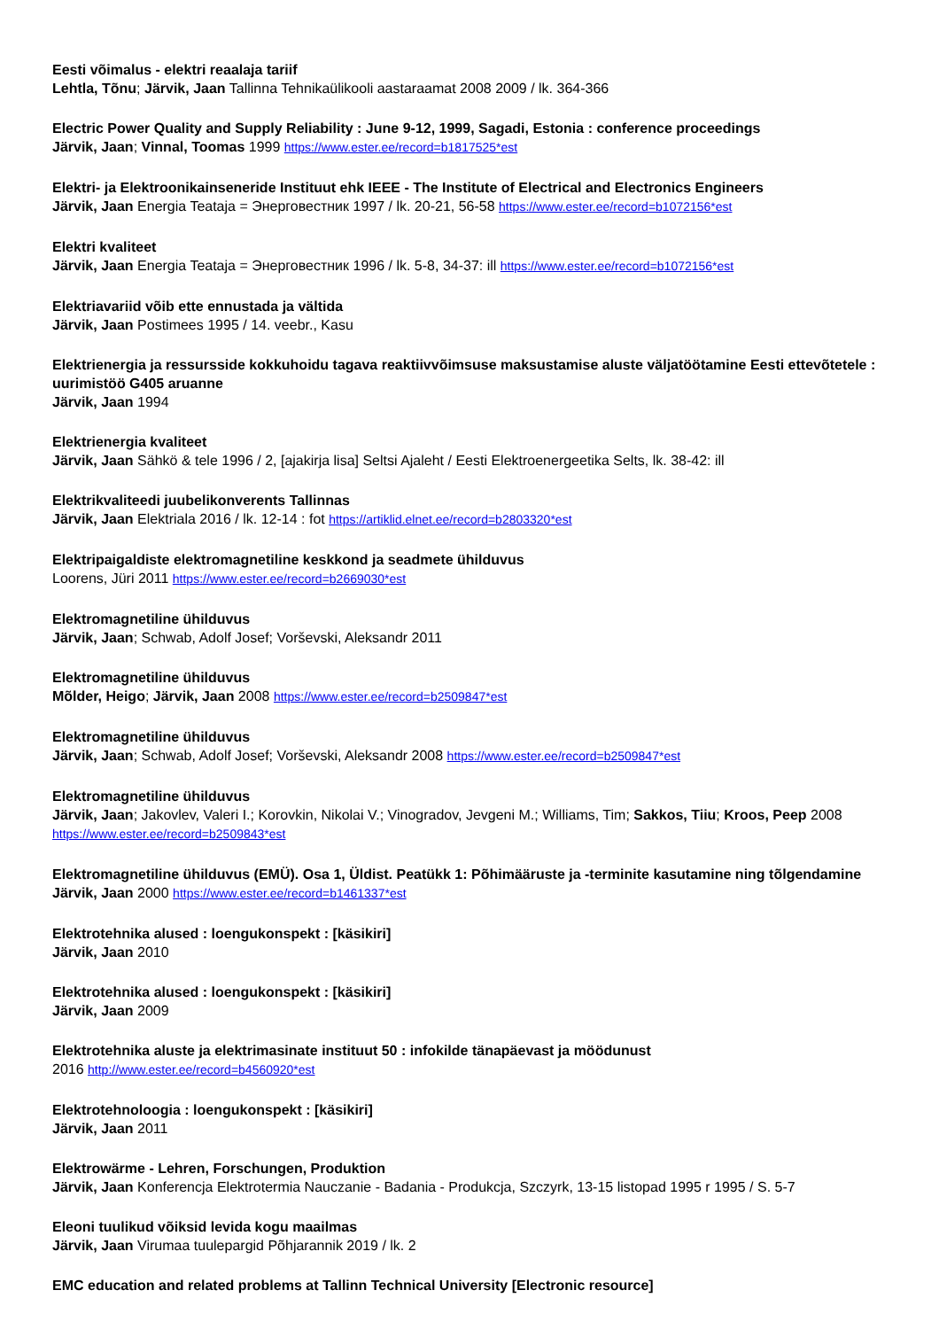Eesti võimalus - elektri reaalaja tariif
Lehtla, Tõnu; Järvik, Jaan Tallinna Tehnikaülikooli aastaraamat 2008 2009 / lk. 364-366
Electric Power Quality and Supply Reliability : June 9-12, 1999, Sagadi, Estonia : conference proceedings
Järvik, Jaan; Vinnal, Toomas 1999 https://www.ester.ee/record=b1817525*est
Elektri- ja Elektroonikainseneride Instituut ehk IEEE - The Institute of Electrical and Electronics Engineers
Järvik, Jaan Energia Teataja = Энерговестник 1997 / lk. 20-21, 56-58 https://www.ester.ee/record=b1072156*est
Elektri kvaliteet
Järvik, Jaan Energia Teataja = Энерговестник 1996 / lk. 5-8, 34-37: ill https://www.ester.ee/record=b1072156*est
Elektriavariid võib ette ennustada ja vältida
Järvik, Jaan Postimees 1995 / 14. veebr., Kasu
Elektrienergia ja ressursside kokkuhoidu tagava reaktiivvõimsuse maksustamise aluste väljatöötamine Eesti ettevõtetele : uurimistöö G405 aruanne
Järvik, Jaan 1994
Elektrienergia kvaliteet
Järvik, Jaan Sähkö & tele 1996 / 2, [ajakirja lisa] Seltsi Ajaleht / Eesti Elektroenergeetika Selts, lk. 38-42: ill
Elektrikvaliteedi juubelikonverents Tallinnas
Järvik, Jaan Elektriala 2016 / lk. 12-14 : fot https://artiklid.elnet.ee/record=b2803320*est
Elektripaigaldiste elektromagnetiline keskkond ja seadmete ühilduvus
Loorens, Jüri 2011 https://www.ester.ee/record=b2669030*est
Elektromagnetiline ühilduvus
Järvik, Jaan; Schwab, Adolf Josef; Vorševski, Aleksandr 2011
Elektromagnetiline ühilduvus
Mõlder, Heigo; Järvik, Jaan 2008 https://www.ester.ee/record=b2509847*est
Elektromagnetiline ühilduvus
Järvik, Jaan; Schwab, Adolf Josef; Vorševski, Aleksandr 2008 https://www.ester.ee/record=b2509847*est
Elektromagnetiline ühilduvus
Järvik, Jaan; Jakovlev, Valeri I.; Korovkin, Nikolai V.; Vinogradov, Jevgeni M.; Williams, Tim; Sakkos, Tiiu; Kroos, Peep 2008 https://www.ester.ee/record=b2509843*est
Elektromagnetiline ühilduvus (EMÜ). Osa 1, Üldist. Peatükk 1: Põhimääruste ja -terminite kasutamine ning tõlgendamine
Järvik, Jaan 2000 https://www.ester.ee/record=b1461337*est
Elektrotehnika alused : loengukonspekt : [käsikiri]
Järvik, Jaan 2010
Elektrotehnika alused : loengukonspekt : [käsikiri]
Järvik, Jaan 2009
Elektrotehnika aluste ja elektrimasinate instituut 50 : infokilde tänapäevast ja möödunust
2016 http://www.ester.ee/record=b4560920*est
Elektrotehnoloogia : loengukonspekt : [käsikiri]
Järvik, Jaan 2011
Elektrowärme - Lehren, Forschungen, Produktion
Järvik, Jaan Konferencja Elektrotermia Nauczanie - Badania - Produkcja, Szczyrk, 13-15 listopad 1995 r 1995 / S. 5-7
Eleoni tuulikud võiksid levida kogu maailmas
Järvik, Jaan Virumaa tuulepargid Põhjarannik 2019 / lk. 2
EMC education and related problems at Tallinn Technical University [Electronic resource]